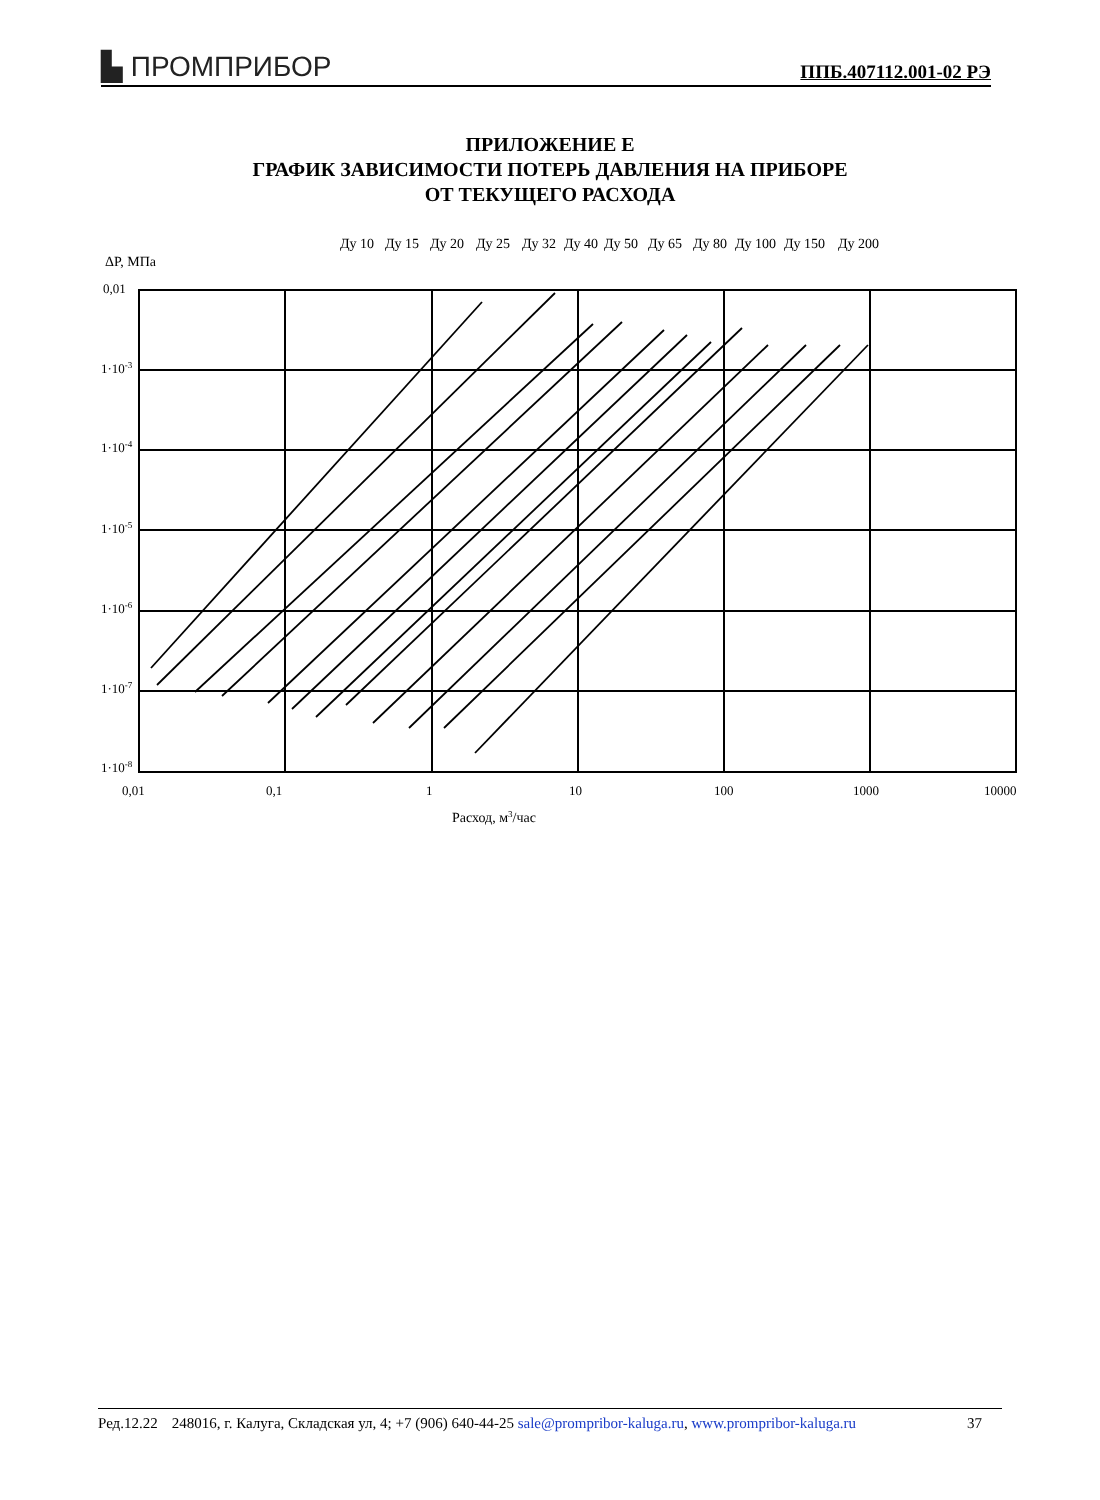▙ ПРОМПРИБОР ППБ.407112.001-02 РЭ
ПРИЛОЖЕНИЕ Е
ГРАФИК ЗАВИСИМОСТИ ПОТЕРЬ ДАВЛЕНИЯ НА ПРИБОРЕ
ОТ ТЕКУЩЕГО РАСХОДА
Ду 10
Ду 15
Ду 20
Ду 25
Ду 32
Ду 40
Ду 50
Ду 65
Ду 80
Ду 100
Ду 150
Ду 200
ΔP, МПа
0,01
1·10-3
1·10-4
1·10-5
1·10-6
1·10-7
1·10-8
0,01
0,1
1
10
100
1000
10000
Расход, м3/час
Ред.12.22 248016, г. Калуга, Складская ул, 4; +7 (906) 640-44-25 sale@prompribor-kaluga.ru, www.prompribor-kaluga.ru 37